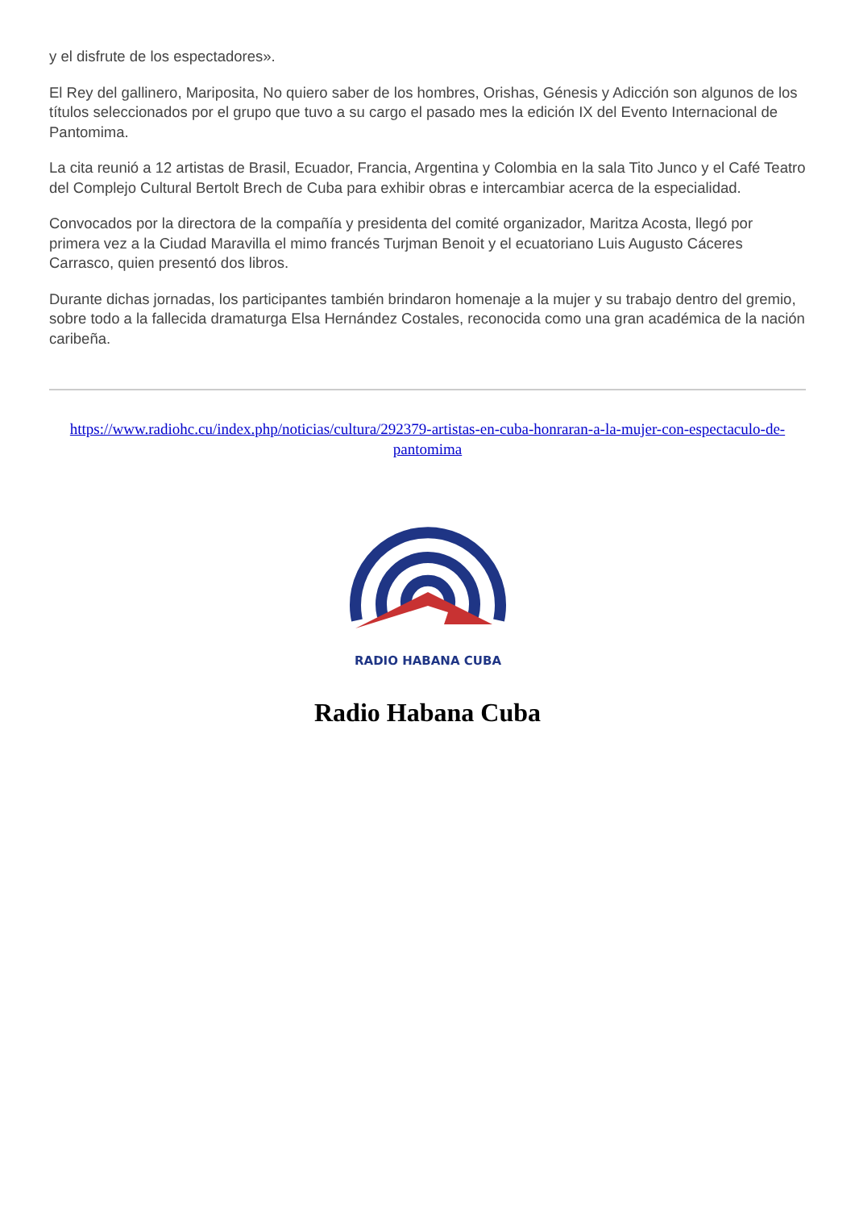y el disfrute de los espectadores».
El Rey del gallinero, Mariposita, No quiero saber de los hombres, Orishas, Génesis y Adicción son algunos de los títulos seleccionados por el grupo que tuvo a su cargo el pasado mes la edición IX del Evento Internacional de Pantomima.
La cita reunió a 12 artistas de Brasil, Ecuador, Francia, Argentina y Colombia en la sala Tito Junco y el Café Teatro del Complejo Cultural Bertolt Brech de Cuba para exhibir obras e intercambiar acerca de la especialidad.
Convocados por la directora de la compañía y presidenta del comité organizador, Maritza Acosta, llegó por primera vez a la Ciudad Maravilla el mimo francés Turjman Benoit y el ecuatoriano Luis Augusto Cáceres Carrasco, quien presentó dos libros.
Durante dichas jornadas, los participantes también brindaron homenaje a la mujer y su trabajo dentro del gremio, sobre todo a la fallecida dramaturga Elsa Hernández Costales, reconocida como una gran académica de la nación caribeña.
https://www.radiohc.cu/index.php/noticias/cultura/292379-artistas-en-cuba-honraran-a-la-mujer-con-espectaculo-de-pantomima
RADIO HABANA CUBA
Radio Habana Cuba